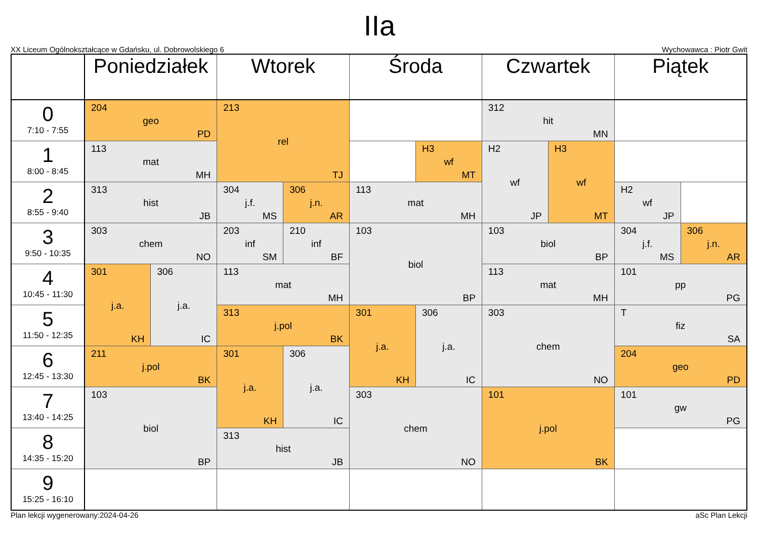IIa
XX Liceum Ogólnokształcące w Gdańsku, ul. Dobrowolskiego 6 Wychowawca : Piotr Gwit
| | Poniedziałek | | Wtorek | | Środa | | Czwartek | | Piątek | |
| --- | --- | --- | --- | --- | --- | --- | --- | --- | --- | --- |
| 0 7:10 - 7:55 | 204 geo PD | | 213 rel TJ | | | | 312 hit MN | | | |
| 1 8:00 - 8:45 | 113 mat MH | | | | | H3 wf MT | H2 wf JP | H3 wf MT | | |
| 2 8:55 - 9:40 | 313 hist JB | | 304 j.f. MS | 306 j.n. AR | 113 mat MH | | | | H2 wf JP | |
| 3 9:50 - 10:35 | 303 chem NO | | 203 inf SM | 210 inf BF | 103 biol BP | | 103 biol BP | | 304 j.f. MS | 306 j.n. AR |
| 4 10:45 - 11:30 | 301 j.a. KH | 306 j.a. IC | 113 mat MH | | | | 113 mat MH | | 101 pp PG | |
| 5 11:50 - 12:35 | | | 313 j.pol BK | | 301 j.a. KH | 306 j.a. IC | 303 chem NO | | T fiz SA | |
| 6 12:45 - 13:30 | 211 j.pol BK | | 301 j.a. KH | 306 j.a. IC | | | | | 204 geo PD | |
| 7 13:40 - 14:25 | 103 biol BP | | | | 303 chem NO | | 101 j.pol BK | | 101 gw PG | |
| 8 14:35 - 15:20 | | | 313 hist JB | | | | | | | |
| 9 15:25 - 16:10 | | | | | | | | | | |
Plan lekcji wygenerowany:2024-04-26 aSc Plan Lekcji